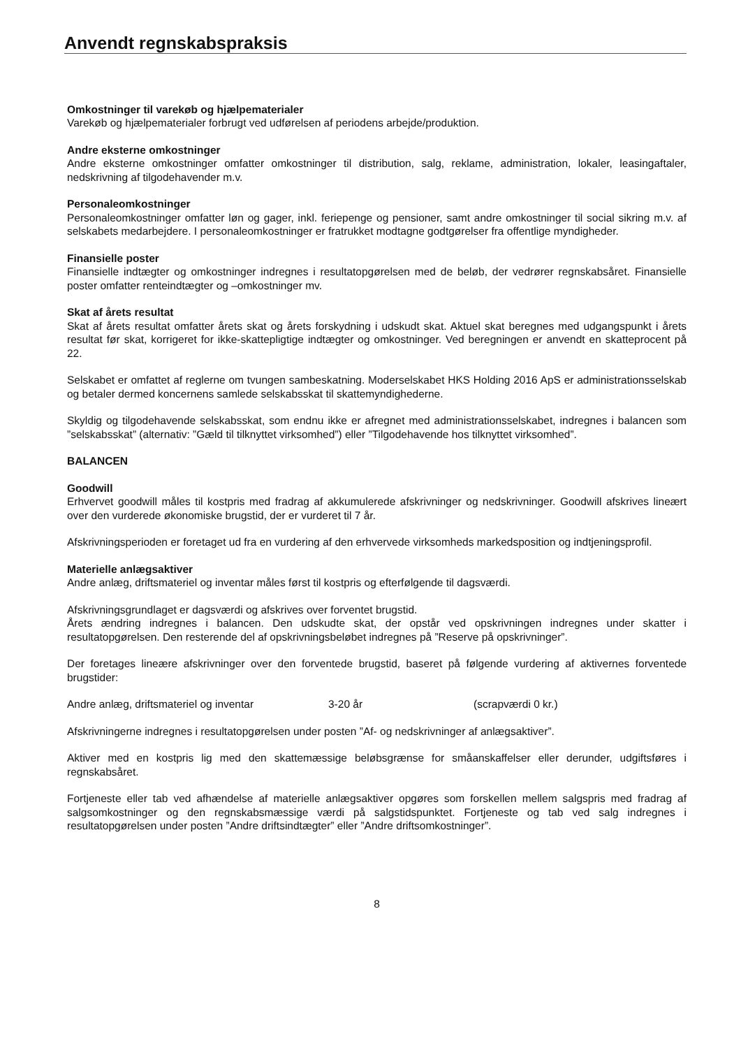Anvendt regnskabspraksis
Omkostninger til varekøb og hjælpematerialer
Varekøb og hjælpematerialer forbrugt ved udførelsen af periodens arbejde/produktion.
Andre eksterne omkostninger
Andre eksterne omkostninger omfatter omkostninger til distribution, salg, reklame, administration, lokaler, leasingaftaler, nedskrivning af tilgodehavender m.v.
Personaleomkostninger
Personaleomkostninger omfatter løn og gager, inkl. feriepenge og pensioner, samt andre omkostninger til social sikring m.v. af selskabets medarbejdere. I personaleomkostninger er fratrukket modtagne godtgørelser fra offentlige myndigheder.
Finansielle poster
Finansielle indtægter og omkostninger indregnes i resultatopgørelsen med de beløb, der vedrører regnskabsåret. Finansielle poster omfatter renteindtægter og –omkostninger mv.
Skat af årets resultat
Skat af årets resultat omfatter årets skat og årets forskydning i udskudt skat. Aktuel skat beregnes med udgangspunkt i årets resultat før skat, korrigeret for ikke-skattepligtige indtægter og omkostninger. Ved beregningen er anvendt en skatteprocent på 22.
Selskabet er omfattet af reglerne om tvungen sambeskatning. Moderselskabet HKS Holding 2016 ApS er administrationsselskab og betaler dermed koncernens samlede selskabsskat til skattemyndighederne.
Skyldig og tilgodehavende selskabsskat, som endnu ikke er afregnet med administrationsselskabet, indregnes i balancen som ”selskabsskat” (alternativ: ”Gæld til tilknyttet virksomhed”) eller ”Tilgodehavende hos tilknyttet virksomhed”.
BALANCEN
Goodwill
Erhvervet goodwill måles til kostpris med fradrag af akkumulerede afskrivninger og nedskrivninger. Goodwill afskrives lineært over den vurderede økonomiske brugstid, der er vurderet til 7 år.
Afskrivningsperioden er foretaget ud fra en vurdering af den erhvervede virksomheds markedsposition og indtjeningsprofil.
Materielle anlægsaktiver
Andre anlæg, driftsmateriel og inventar måles først til kostpris og efterfølgende til dagsværdi.
Afskrivningsgrundlaget er dagsværdi og afskrives over forventet brugstid.
Årets ændring indregnes i balancen. Den udskudte skat, der opstår ved opskrivningen indregnes under skatter i resultatopgørelsen. Den resterende del af opskrivningsbeløbet indregnes på ”Reserve på opskrivninger”.
Der foretages lineære afskrivninger over den forventede brugstid, baseret på følgende vurdering af aktivernes forventede brugstider:
Andre anlæg, driftsmateriel og inventar 3-20 år (scrapværdi 0 kr.)
Afskrivningerne indregnes i resultatopgørelsen under posten ”Af- og nedskrivninger af anlægsaktiver”.
Aktiver med en kostpris lig med den skattemæssige beløbsgrænse for småanskaffelser eller derunder, udgiftsføres i regnskabsåret.
Fortjeneste eller tab ved afhændelse af materielle anlægsaktiver opgøres som forskellen mellem salgspris med fradrag af salgsomkostninger og den regnskabsmæssige værdi på salgstidspunktet. Fortjeneste og tab ved salg indregnes i resultatopgørelsen under posten ”Andre driftsindtægter” eller ”Andre driftsomkostninger”.
8